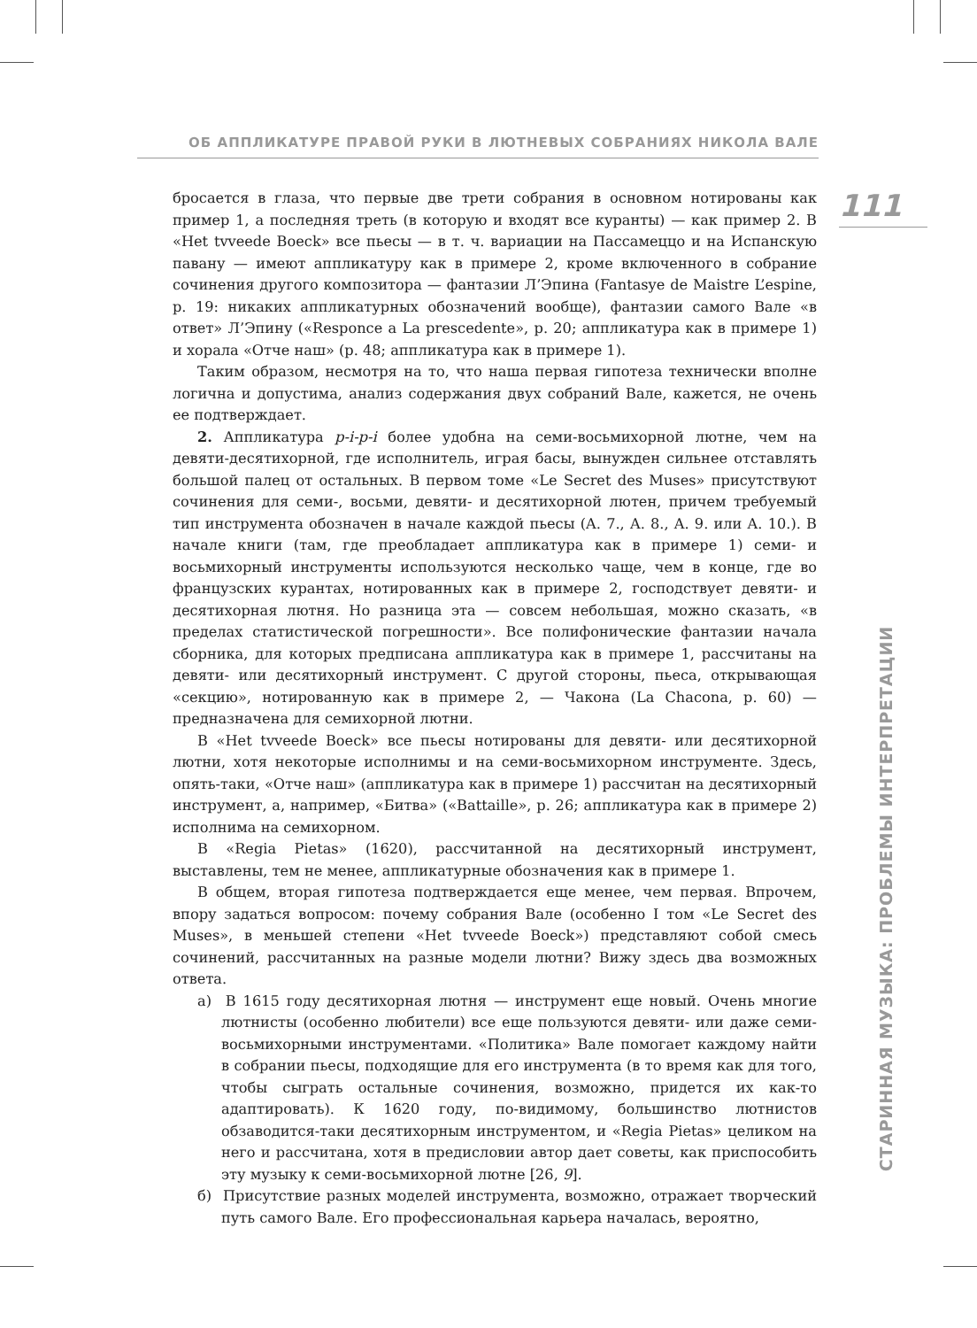ОБ АППЛИКАТУРЕ ПРАВОЙ РУКИ В ЛЮТНЕВЫХ СОБРАНИЯХ НИКОЛА ВАЛЕ
111
бросается в глаза, что первые две трети собрания в основном нотированы как пример 1, а последняя треть (в которую и входят все куранты) — как пример 2. В «Het tvveede Boeck» все пьесы — в т. ч. вариации на Пассамеццо и на Испанскую павану — имеют аппликатуру как в примере 2, кроме включенного в собрание сочинения другого композитора — фантазии Л’Эпина (Fantasye de Maistre L’espine, p. 19: никаких аппликатурных обозначений вообще), фантазии самого Вале «в ответ» Л’Эпину («Responce a La prescedente», p. 20; аппликатура как в примере 1) и хорала «Отче наш» (p. 48; аппликатура как в примере 1).
Таким образом, несмотря на то, что наша первая гипотеза технически вполне логична и допустима, анализ содержания двух собраний Вале, кажется, не очень ее подтверждает.
2. Аппликатура p-i-p-i более удобна на семи-восьмихорной лютне, чем на девяти-десятихорной, где исполнитель, играя басы, вынужден сильнее отставлять большой палец от остальных. В первом томе «Le Secret des Muses» присутствуют сочинения для семи-, восьми, девяти- и десятихорной лютен, причем требуемый тип инструмента обозначен в начале каждой пьесы (A. 7., A. 8., A. 9. или A. 10.). В начале книги (там, где преобладает аппликатура как в примере 1) семи- и восьмихорный инструменты используются несколько чаще, чем в конце, где во французских курантах, нотированных как в примере 2, господствует девяти- и десятихорная лютня. Но разница эта — совсем небольшая, можно сказать, «в пределах статистической погрешности». Все полифонические фантазии начала сборника, для которых предписана аппликатура как в примере 1, рассчитаны на девяти- или десятихорный инструмент. С другой стороны, пьеса, открывающая «секцию», нотированную как в примере 2, — Чакона (La Chacona, p. 60) — предназначена для семихорной лютни.
В «Het tvveede Boeck» все пьесы нотированы для девяти- или десятихорной лютни, хотя некоторые исполнимы и на семи-восьмихорном инструменте. Здесь, опять-таки, «Отче наш» (аппликатура как в примере 1) рассчитан на десятихорный инструмент, а, например, «Битва» («Battaille», p. 26; аппликатура как в примере 2) исполнима на семихорном.
В «Regia Pietas» (1620), рассчитанной на десятихорный инструмент, выставлены, тем не менее, аппликатурные обозначения как в примере 1.
В общем, вторая гипотеза подтверждается еще менее, чем первая. Впрочем, впору задаться вопросом: почему собрания Вале (особенно I том «Le Secret des Muses», в меньшей степени «Het tvveede Boeck») представляют собой смесь сочинений, рассчитанных на разные модели лютни? Вижу здесь два возможных ответа.
а) В 1615 году десятихорная лютня — инструмент еще новый. Очень многие лютнисты (особенно любители) все еще пользуются девяти- или даже семи-восьмихорными инструментами. «Политика» Вале помогает каждому найти в собрании пьесы, подходящие для его инструмента (в то время как для того, чтобы сыграть остальные сочинения, возможно, придется их как-то адаптировать). К 1620 году, по-видимому, большинство лютнистов обзаводится-таки десятихорным инструментом, и «Regia Pietas» целиком на него и рассчитана, хотя в предисловии автор дает советы, как приспособить эту музыку к семи-восьмихорной лютне [26, 9].
б) Присутствие разных моделей инструмента, возможно, отражает творческий путь самого Вале. Его профессиональная карьера началась, вероятно,
СТАРИННАЯ МУЗЫКА: ПРОБЛЕМЫ ИНТЕРПРЕТАЦИИ